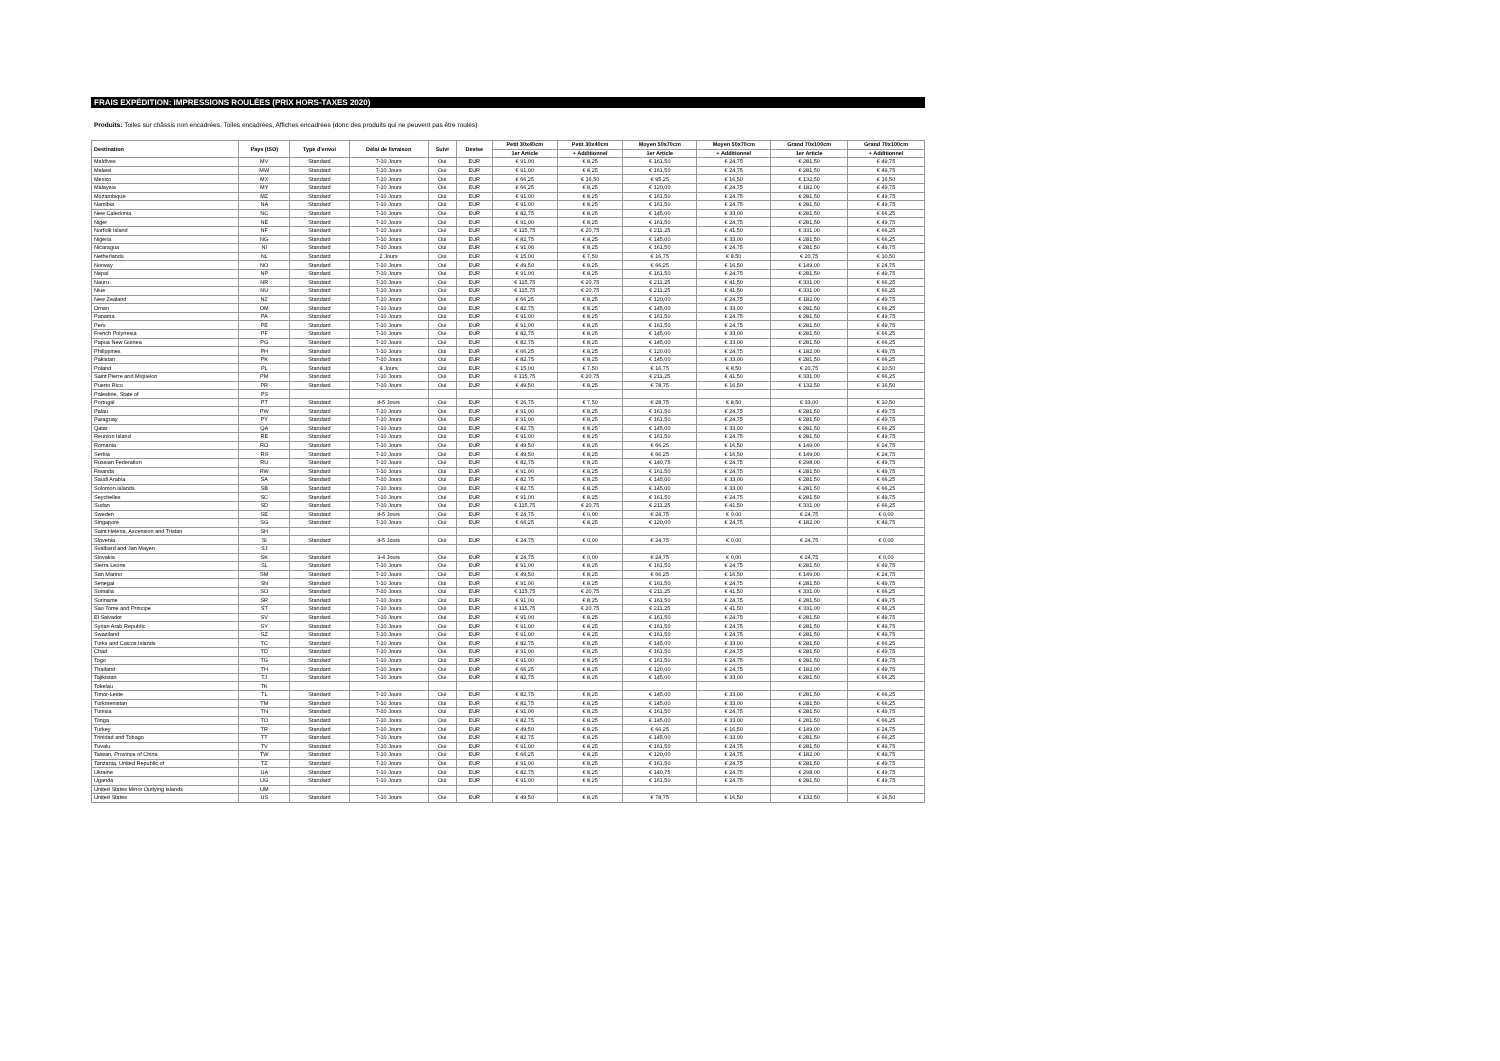FRAIS EXPÉDITION: IMPRESSIONS ROULÉES (PRIX HORS-TAXES 2020)
Produits: Toiles sur châssis non encadrées, Toiles encadrées, Affiches encadrées (donc des produits qui ne peuvent pas être roulés)
| Destination | Pays (ISO) | Type d'envoi | Délai de livraison | Suivi | Devise | Petit 30x40cm | Petit 30x40cm | Moyen 50x70cm | Moyen 50x70cm | Grand 70x100cm | Grand 70x100cm |
| --- | --- | --- | --- | --- | --- | --- | --- | --- | --- | --- | --- |
| | | | | | | 1er Article | + Additionnel | 1er Article | + Additionnel | 1er Article | + Additionnel |
| Maldives | MV | Standard | 7-10 Jours | Oui | EUR | € 91,00 | € 8,25 | € 161,50 | € 24,75 | € 281,50 | € 49,75 |
| Malawi | MW | Standard | 7-10 Jours | Oui | EUR | € 91,00 | € 8,25 | € 161,50 | € 24,75 | € 281,50 | € 49,75 |
| Mexico | MX | Standard | 7-10 Jours | Oui | EUR | € 66,25 | € 16,50 | € 95,25 | € 16,50 | € 132,50 | € 16,50 |
| Malaysia | MY | Standard | 7-10 Jours | Oui | EUR | € 66,25 | € 8,25 | € 120,00 | € 24,75 | € 182,00 | € 49,75 |
| Mozambique | MZ | Standard | 7-10 Jours | Oui | EUR | € 91,00 | € 8,25 | € 161,50 | € 24,75 | € 281,50 | € 49,75 |
| Namibia | NA | Standard | 7-10 Jours | Oui | EUR | € 91,00 | € 8,25 | € 161,50 | € 24,75 | € 281,50 | € 49,75 |
| New Caledonia | NC | Standard | 7-10 Jours | Oui | EUR | € 82,75 | € 8,25 | € 145,00 | € 33,00 | € 281,50 | € 66,25 |
| Niger | NE | Standard | 7-10 Jours | Oui | EUR | € 91,00 | € 8,25 | € 161,50 | € 24,75 | € 281,50 | € 49,75 |
| Norfolk Island | NF | Standard | 7-10 Jours | Oui | EUR | € 115,75 | € 20,75 | € 211,25 | € 41,50 | € 331,00 | € 66,25 |
| Nigeria | NG | Standard | 7-10 Jours | Oui | EUR | € 82,75 | € 8,25 | € 145,00 | € 33,00 | € 281,50 | € 66,25 |
| Nicaragua | NI | Standard | 7-10 Jours | Oui | EUR | € 91,00 | € 8,25 | € 161,50 | € 24,75 | € 281,50 | € 49,75 |
| Netherlands | NL | Standard | 2 Jours | Oui | EUR | € 15,00 | € 7,50 | € 16,75 | € 8,50 | € 20,75 | € 10,50 |
| Norway | NO | Standard | 7-10 Jours | Oui | EUR | € 49,50 | € 8,25 | € 66,25 | € 16,50 | € 149,00 | € 24,75 |
| Nepal | NP | Standard | 7-10 Jours | Oui | EUR | € 91,00 | € 8,25 | € 161,50 | € 24,75 | € 281,50 | € 49,75 |
| Nauru | NR | Standard | 7-10 Jours | Oui | EUR | € 115,75 | € 20,75 | € 211,25 | € 41,50 | € 331,00 | € 66,25 |
| Niue | NU | Standard | 7-10 Jours | Oui | EUR | € 115,75 | € 20,75 | € 211,25 | € 41,50 | € 331,00 | € 66,25 |
| New Zealand | NZ | Standard | 7-10 Jours | Oui | EUR | € 66,25 | € 8,25 | € 120,00 | € 24,75 | € 182,00 | € 49,75 |
| Oman | OM | Standard | 7-10 Jours | Oui | EUR | € 82,75 | € 8,25 | € 145,00 | € 33,00 | € 281,50 | € 66,25 |
| Panama | PA | Standard | 7-10 Jours | Oui | EUR | € 91,00 | € 8,25 | € 161,50 | € 24,75 | € 281,50 | € 49,75 |
| Peru | PE | Standard | 7-10 Jours | Oui | EUR | € 91,00 | € 8,25 | € 161,50 | € 24,75 | € 281,50 | € 49,75 |
| French Polynesia | PF | Standard | 7-10 Jours | Oui | EUR | € 82,75 | € 8,25 | € 145,00 | € 33,00 | € 281,50 | € 66,25 |
| Papua New Guinea | PG | Standard | 7-10 Jours | Oui | EUR | € 82,75 | € 8,25 | € 145,00 | € 33,00 | € 281,50 | € 66,25 |
| Philippines | PH | Standard | 7-10 Jours | Oui | EUR | € 66,25 | € 8,25 | € 120,00 | € 24,75 | € 182,00 | € 49,75 |
| Pakistan | PK | Standard | 7-10 Jours | Oui | EUR | € 82,75 | € 8,25 | € 145,00 | € 33,00 | € 281,50 | € 66,25 |
| Poland | PL | Standard | 4 Jours | Oui | EUR | € 15,00 | € 7,50 | € 16,75 | € 8,50 | € 20,75 | € 10,50 |
| Saint Pierre and Miquelon | PM | Standard | 7-10 Jours | Oui | EUR | € 115,75 | € 20,75 | € 211,25 | € 41,50 | € 331,00 | € 66,25 |
| Puerto Rico | PR | Standard | 7-10 Jours | Oui | EUR | € 49,50 | € 8,25 | € 78,75 | € 16,50 | € 132,50 | € 16,50 |
| Palestine, State of | PS | | | | | | | | | | |
| Portugal | PT | Standard | 4-5 Jours | Oui | EUR | € 26,75 | € 7,50 | € 28,75 | € 8,50 | € 33,00 | € 10,50 |
| Palau | PW | Standard | 7-10 Jours | Oui | EUR | € 91,00 | € 8,25 | € 161,50 | € 24,75 | € 281,50 | € 49,75 |
| Paraguay | PY | Standard | 7-10 Jours | Oui | EUR | € 91,00 | € 8,25 | € 161,50 | € 24,75 | € 281,50 | € 49,75 |
| Qatar | QA | Standard | 7-10 Jours | Oui | EUR | € 82,75 | € 8,25 | € 145,00 | € 33,00 | € 281,50 | € 66,25 |
| Reunion Island | RE | Standard | 7-10 Jours | Oui | EUR | € 91,00 | € 8,25 | € 161,50 | € 24,75 | € 281,50 | € 49,75 |
| Romania | RO | Standard | 7-10 Jours | Oui | EUR | € 49,50 | € 8,25 | € 66,25 | € 16,50 | € 149,00 | € 24,75 |
| Serbia | RS | Standard | 7-10 Jours | Oui | EUR | € 49,50 | € 8,25 | € 66,25 | € 16,50 | € 149,00 | € 24,75 |
| Russian Federation | RU | Standard | 7-10 Jours | Oui | EUR | € 82,75 | € 8,25 | € 140,75 | € 24,75 | € 298,00 | € 49,75 |
| Rwanda | RW | Standard | 7-10 Jours | Oui | EUR | € 91,00 | € 8,25 | € 161,50 | € 24,75 | € 281,50 | € 49,75 |
| Saudi Arabia | SA | Standard | 7-10 Jours | Oui | EUR | € 82,75 | € 8,25 | € 145,00 | € 33,00 | € 281,50 | € 66,25 |
| Solomon Islands | SB | Standard | 7-10 Jours | Oui | EUR | € 82,75 | € 8,25 | € 145,00 | € 33,00 | € 281,50 | € 66,25 |
| Seychelles | SC | Standard | 7-10 Jours | Oui | EUR | € 91,00 | € 8,25 | € 161,50 | € 24,75 | € 281,50 | € 49,75 |
| Sudan | SD | Standard | 7-10 Jours | Oui | EUR | € 115,75 | € 20,75 | € 211,25 | € 41,50 | € 331,00 | € 66,25 |
| Sweden | SE | Standard | 4-5 Jours | Oui | EUR | € 24,75 | € 0,00 | € 24,75 | € 0,00 | € 24,75 | € 0,00 |
| Singapore | SG | Standard | 7-10 Jours | Oui | EUR | € 66,25 | € 8,25 | € 120,00 | € 24,75 | € 182,00 | € 49,75 |
| Saint Helena, Ascension and Tristan | SH | | | | | | | | | | |
| Slovenia | SI | Standard | 4-5 Jours | Oui | EUR | € 24,75 | € 0,00 | € 24,75 | € 0,00 | € 24,75 | € 0,00 |
| Svalbard and Jan Mayen | SJ | | | | | | | | | | |
| Slovakia | SK | Standard | 3-4 Jours | Oui | EUR | € 24,75 | € 0,00 | € 24,75 | € 0,00 | € 24,75 | € 0,00 |
| Sierra Leone | SL | Standard | 7-10 Jours | Oui | EUR | € 91,00 | € 8,25 | € 161,50 | € 24,75 | € 281,50 | € 49,75 |
| San Marino | SM | Standard | 7-10 Jours | Oui | EUR | € 49,50 | € 8,25 | € 66,25 | € 16,50 | € 149,00 | € 24,75 |
| Senegal | SN | Standard | 7-10 Jours | Oui | EUR | € 91,00 | € 8,25 | € 161,50 | € 24,75 | € 281,50 | € 49,75 |
| Somalia | SO | Standard | 7-10 Jours | Oui | EUR | € 115,75 | € 20,75 | € 211,25 | € 41,50 | € 331,00 | € 66,25 |
| Suriname | SR | Standard | 7-10 Jours | Oui | EUR | € 91,00 | € 8,25 | € 161,50 | € 24,75 | € 281,50 | € 49,75 |
| Sao Tome and Principe | ST | Standard | 7-10 Jours | Oui | EUR | € 115,75 | € 20,75 | € 211,25 | € 41,50 | € 331,00 | € 66,25 |
| El Salvador | SV | Standard | 7-10 Jours | Oui | EUR | € 91,00 | € 8,25 | € 161,50 | € 24,75 | € 281,50 | € 49,75 |
| Syrian Arab Republic | SY | Standard | 7-10 Jours | Oui | EUR | € 91,00 | € 8,25 | € 161,50 | € 24,75 | € 281,50 | € 49,75 |
| Swaziland | SZ | Standard | 7-10 Jours | Oui | EUR | € 91,00 | € 8,25 | € 161,50 | € 24,75 | € 281,50 | € 49,75 |
| Turks and Caicos Islands | TC | Standard | 7-10 Jours | Oui | EUR | € 82,75 | € 8,25 | € 145,00 | € 33,00 | € 281,50 | € 66,25 |
| Chad | TD | Standard | 7-10 Jours | Oui | EUR | € 91,00 | € 8,25 | € 161,50 | € 24,75 | € 281,50 | € 49,75 |
| Togo | TG | Standard | 7-10 Jours | Oui | EUR | € 91,00 | € 8,25 | € 161,50 | € 24,75 | € 281,50 | € 49,75 |
| Thailand | TH | Standard | 7-10 Jours | Oui | EUR | € 66,25 | € 8,25 | € 120,00 | € 24,75 | € 182,00 | € 49,75 |
| Tajikistan | TJ | Standard | 7-10 Jours | Oui | EUR | € 82,75 | € 8,25 | € 145,00 | € 33,00 | € 281,50 | € 66,25 |
| Tokelau | TK | | | | | | | | | | |
| Timor-Leste | TL | Standard | 7-10 Jours | Oui | EUR | € 82,75 | € 8,25 | € 145,00 | € 33,00 | € 281,50 | € 66,25 |
| Turkmenistan | TM | Standard | 7-10 Jours | Oui | EUR | € 82,75 | € 8,25 | € 145,00 | € 33,00 | € 281,50 | € 66,25 |
| Tunisia | TN | Standard | 7-10 Jours | Oui | EUR | € 91,00 | € 8,25 | € 161,50 | € 24,75 | € 281,50 | € 49,75 |
| Tonga | TO | Standard | 7-10 Jours | Oui | EUR | € 82,75 | € 8,25 | € 145,00 | € 33,00 | € 281,50 | € 66,25 |
| Turkey | TR | Standard | 7-10 Jours | Oui | EUR | € 49,50 | € 8,25 | € 66,25 | € 16,50 | € 149,00 | € 24,75 |
| Trinidad and Tobago | TT | Standard | 7-10 Jours | Oui | EUR | € 82,75 | € 8,25 | € 145,00 | € 33,00 | € 281,50 | € 66,25 |
| Tuvalu | TV | Standard | 7-10 Jours | Oui | EUR | € 91,00 | € 8,25 | € 161,50 | € 24,75 | € 281,50 | € 49,75 |
| Taiwan, Province of China | TW | Standard | 7-10 Jours | Oui | EUR | € 66,25 | € 8,25 | € 120,00 | € 24,75 | € 182,00 | € 49,75 |
| Tanzania, United Republic of | TZ | Standard | 7-10 Jours | Oui | EUR | € 91,00 | € 8,25 | € 161,50 | € 24,75 | € 281,50 | € 49,75 |
| Ukraine | UA | Standard | 7-10 Jours | Oui | EUR | € 82,75 | € 8,25 | € 140,75 | € 24,75 | € 298,00 | € 49,75 |
| Uganda | UG | Standard | 7-10 Jours | Oui | EUR | € 91,00 | € 8,25 | € 161,50 | € 24,75 | € 281,50 | € 49,75 |
| United States Minor Outlying Islands | UM | | | | | | | | | | |
| United States | US | Standard | 7-10 Jours | Oui | EUR | € 49,50 | € 8,25 | € 78,75 | € 16,50 | € 132,50 | € 16,50 |